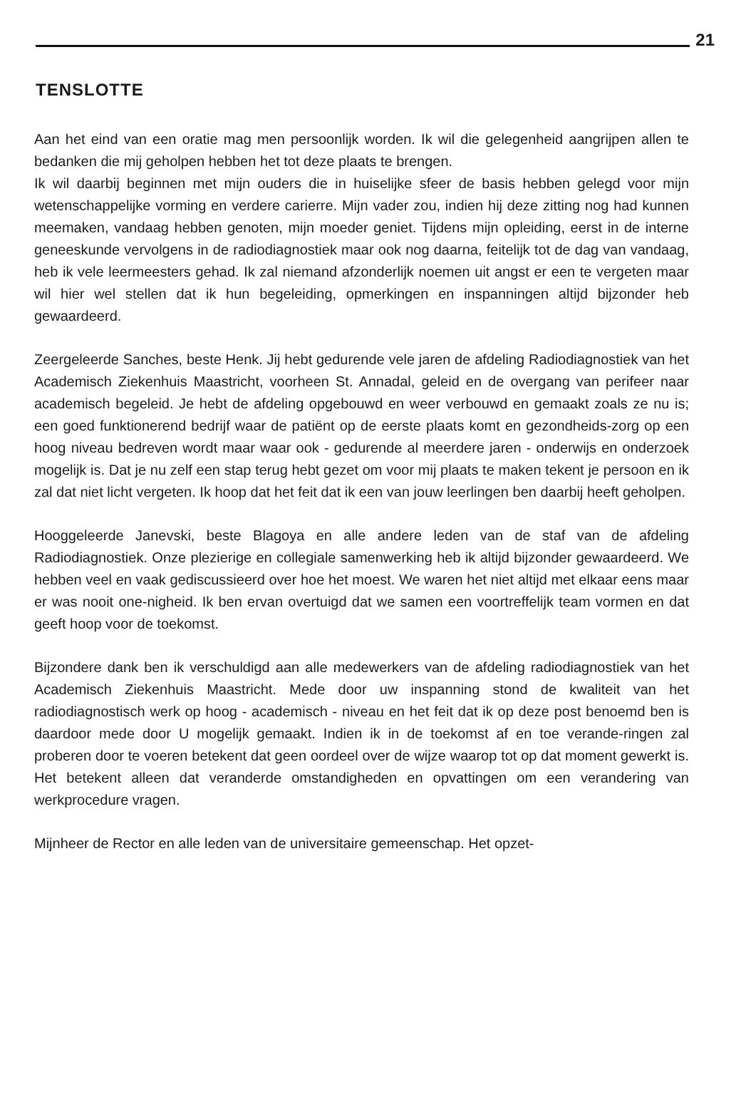21
TENSLOTTE
Aan het eind van een oratie mag men persoonlijk worden. Ik wil die gelegenheid aangrijpen allen te bedanken die mij geholpen hebben het tot deze plaats te brengen.
Ik wil daarbij beginnen met mijn ouders die in huiselijke sfeer de basis hebben gelegd voor mijn wetenschappelijke vorming en verdere carierre. Mijn vader zou, indien hij deze zitting nog had kunnen meemaken, vandaag hebben genoten, mijn moeder geniet. Tijdens mijn opleiding, eerst in de interne geneeskunde vervolgens in de radiodiagnostiek maar ook nog daarna, feitelijk tot de dag van vandaag, heb ik vele leermeesters gehad. Ik zal niemand afzonderlijk noemen uit angst er een te vergeten maar wil hier wel stellen dat ik hun begeleiding, opmerkingen en inspanningen altijd bijzonder heb gewaardeerd.
Zeergeleerde Sanches, beste Henk. Jij hebt gedurende vele jaren de afdeling Radiodiagnostiek van het Academisch Ziekenhuis Maastricht, voorheen St. Annadal, geleid en de overgang van perifeer naar academisch begeleid. Je hebt de afdeling opgebouwd en weer verbouwd en gemaakt zoals ze nu is; een goed funktionerend bedrijf waar de patiënt op de eerste plaats komt en gezondheids-zorg op een hoog niveau bedreven wordt maar waar ook - gedurende al meerdere jaren - onderwijs en onderzoek mogelijk is. Dat je nu zelf een stap terug hebt gezet om voor mij plaats te maken tekent je persoon en ik zal dat niet licht vergeten. Ik hoop dat het feit dat ik een van jouw leerlingen ben daarbij heeft geholpen.
Hooggeleerde Janevski, beste Blagoya en alle andere leden van de staf van de afdeling Radiodiagnostiek. Onze plezierige en collegiale samenwerking heb ik altijd bijzonder gewaardeerd. We hebben veel en vaak gediscussieerd over hoe het moest. We waren het niet altijd met elkaar eens maar er was nooit one-nigheid. Ik ben ervan overtuigd dat we samen een voortreffelijk team vormen en dat geeft hoop voor de toekomst.
Bijzondere dank ben ik verschuldigd aan alle medewerkers van de afdeling radiodiagnostiek van het Academisch Ziekenhuis Maastricht. Mede door uw inspanning stond de kwaliteit van het radiodiagnostisch werk op hoog - academisch - niveau en het feit dat ik op deze post benoemd ben is daardoor mede door U mogelijk gemaakt. Indien ik in de toekomst af en toe verande-ringen zal proberen door te voeren betekent dat geen oordeel over de wijze waarop tot op dat moment gewerkt is. Het betekent alleen dat veranderde omstandigheden en opvattingen om een verandering van werkprocedure vragen.
Mijnheer de Rector en alle leden van de universitaire gemeenschap. Het opzet-